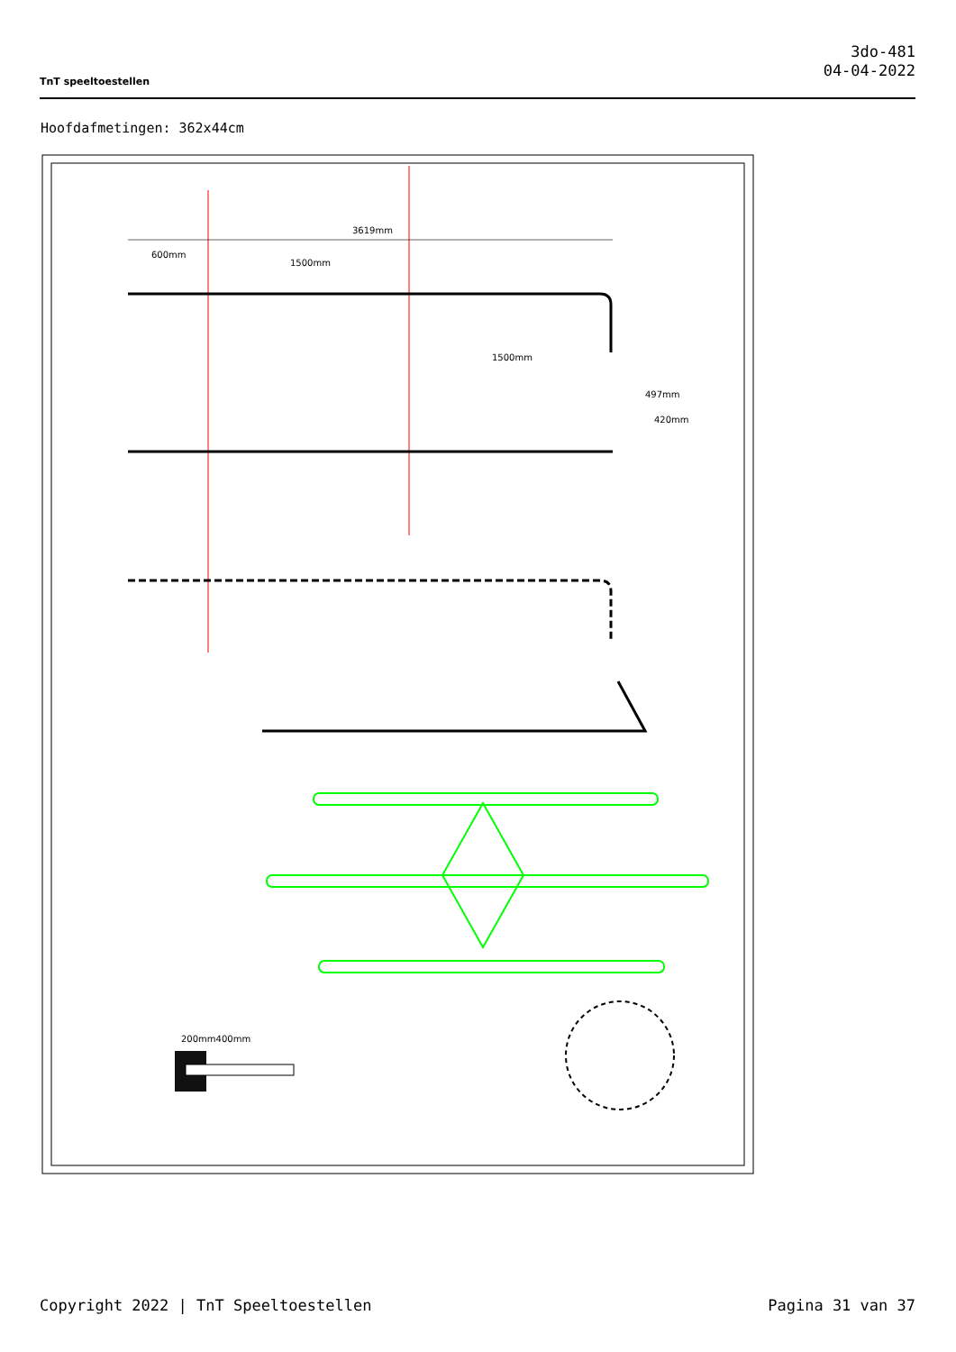TnT speeltoestellen
3do-481
04-04-2022
Hoofdafmetingen: 362x44cm
3619mm
600mm
1500mm
1500mm
497mm
420mm
200mm400mm
Copyright 2022 | TnT Speeltoestellen Pagina 31 van 37